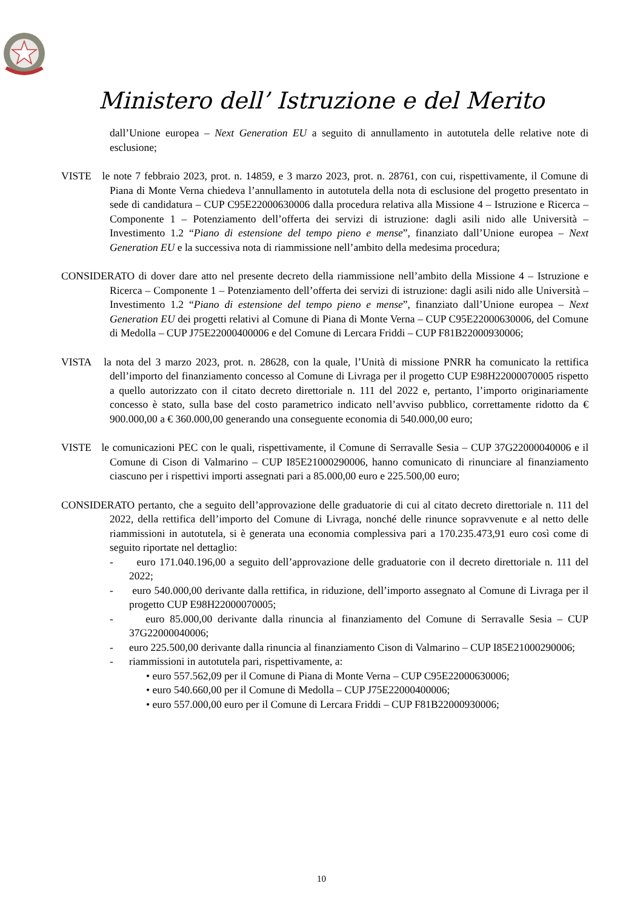Ministero dell’ Istruzione e del Merito
dall’Unione europea – Next Generation EU a seguito di annullamento in autotutela delle relative note di esclusione;
VISTE le note 7 febbraio 2023, prot. n. 14859, e 3 marzo 2023, prot. n. 28761, con cui, rispettivamente, il Comune di Piana di Monte Verna chiedeva l’annullamento in autotutela della nota di esclusione del progetto presentato in sede di candidatura – CUP C95E22000630006 dalla procedura relativa alla Missione 4 – Istruzione e Ricerca – Componente 1 – Potenziamento dell’offerta dei servizi di istruzione: dagli asili nido alle Università – Investimento 1.2 “Piano di estensione del tempo pieno e mense”, finanziato dall’Unione europea – Next Generation EU e la successiva nota di riammissione nell’ambito della medesima procedura;
CONSIDERATO di dover dare atto nel presente decreto della riammissione nell’ambito della Missione 4 – Istruzione e Ricerca – Componente 1 – Potenziamento dell’offerta dei servizi di istruzione: dagli asili nido alle Università – Investimento 1.2 “Piano di estensione del tempo pieno e mense”, finanziato dall’Unione europea – Next Generation EU dei progetti relativi al Comune di Piana di Monte Verna – CUP C95E22000630006, del Comune di Medolla – CUP J75E22000400006 e del Comune di Lercara Friddi – CUP F81B22000930006;
VISTA la nota del 3 marzo 2023, prot. n. 28628, con la quale, l’Unità di missione PNRR ha comunicato la rettifica dell’importo del finanziamento concesso al Comune di Livraga per il progetto CUP E98H22000070005 rispetto a quello autorizzato con il citato decreto direttoriale n. 111 del 2022 e, pertanto, l’importo originariamente concesso è stato, sulla base del costo parametrico indicato nell’avviso pubblico, correttamente ridotto da € 900.000,00 a € 360.000,00 generando una conseguente economia di 540.000,00 euro;
VISTE le comunicazioni PEC con le quali, rispettivamente, il Comune di Serravalle Sesia – CUP 37G22000040006 e il Comune di Cison di Valmarino – CUP I85E21000290006, hanno comunicato di rinunciare al finanziamento ciascuno per i rispettivi importi assegnati pari a 85.000,00 euro e 225.500,00 euro;
CONSIDERATO pertanto, che a seguito dell’approvazione delle graduatorie di cui al citato decreto direttoriale n. 111 del 2022, della rettifica dell’importo del Comune di Livraga, nonché delle rinunce sopravvenute e al netto delle riammissioni in autotutela, si è generata una economia complessiva pari a 170.235.473,91 euro così come di seguito riportate nel dettaglio:
- euro 171.040.196,00 a seguito dell’approvazione delle graduatorie con il decreto direttoriale n. 111 del 2022;
- euro 540.000,00 derivante dalla rettifica, in riduzione, dell’importo assegnato al Comune di Livraga per il progetto CUP E98H22000070005;
- euro 85.000,00 derivante dalla rinuncia al finanziamento del Comune di Serravalle Sesia – CUP 37G22000040006;
- euro 225.500,00 derivante dalla rinuncia al finanziamento Cison di Valmarino – CUP I85E21000290006;
- riammissioni in autotutela pari, rispettivamente, a:
• euro 557.562,09 per il Comune di Piana di Monte Verna – CUP C95E22000630006;
• euro 540.660,00 per il Comune di Medolla – CUP J75E22000400006;
• euro 557.000,00 euro per il Comune di Lercara Friddi – CUP F81B22000930006;
10